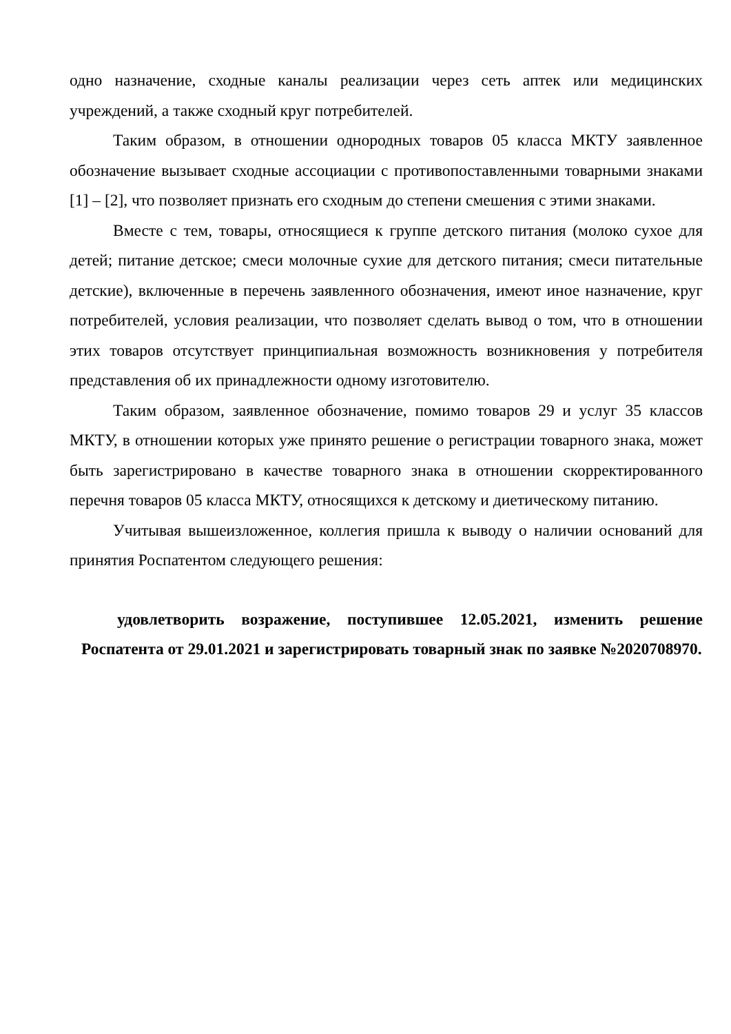одно назначение, сходные каналы реализации через сеть аптек или медицинских учреждений, а также сходный круг потребителей.
Таким образом, в отношении однородных товаров 05 класса МКТУ заявленное обозначение вызывает сходные ассоциации с противопоставленными товарными знаками [1] – [2], что позволяет признать его сходным до степени смешения с этими знаками.
Вместе с тем, товары, относящиеся к группе детского питания (молоко сухое для детей; питание детское; смеси молочные сухие для детского питания; смеси питательные детские), включенные в перечень заявленного обозначения, имеют иное назначение, круг потребителей, условия реализации, что позволяет сделать вывод о том, что в отношении этих товаров отсутствует принципиальная возможность возникновения у потребителя представления об их принадлежности одному изготовителю.
Таким образом, заявленное обозначение, помимо товаров 29 и услуг 35 классов МКТУ, в отношении которых уже принято решение о регистрации товарного знака, может быть зарегистрировано в качестве товарного знака в отношении скорректированного перечня товаров 05 класса МКТУ, относящихся к детскому и диетическому питанию.
Учитывая вышеизложенное, коллегия пришла к выводу о наличии оснований для принятия Роспатентом следующего решения:
удовлетворить возражение, поступившее 12.05.2021, изменить решение Роспатента от 29.01.2021 и зарегистрировать товарный знак по заявке №2020708970.